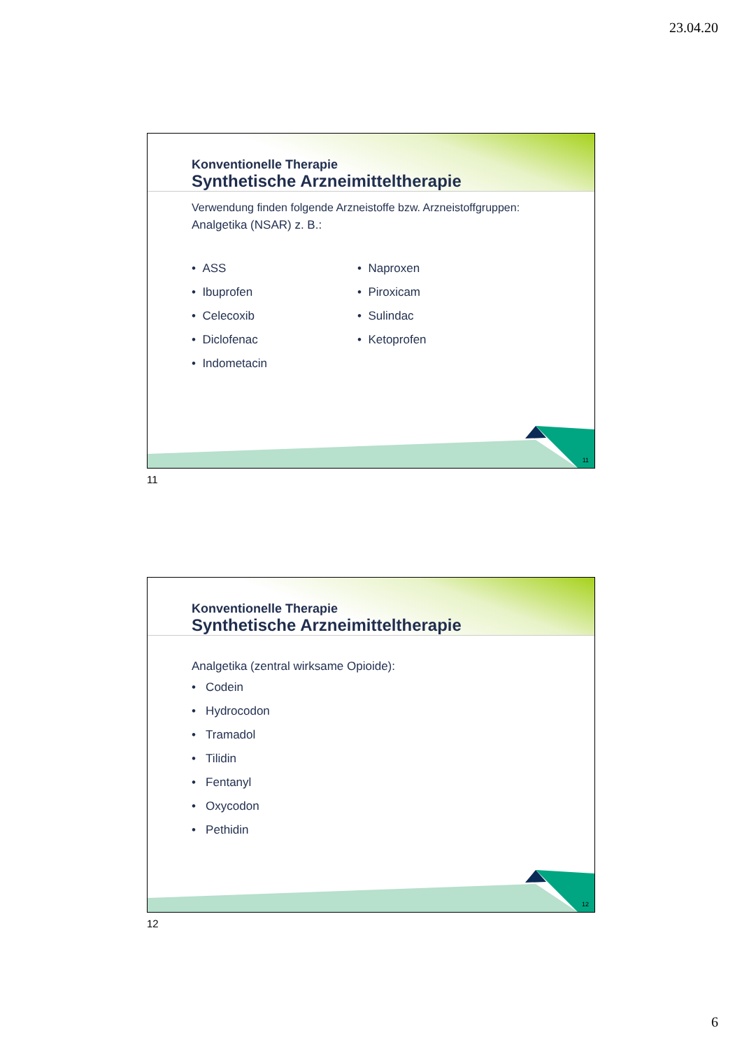23.04.20
Konventionelle Therapie
Synthetische Arzneimitteltherapie
Verwendung finden folgende Arzneistoffe bzw. Arzneistoffgruppen:
Analgetika (NSAR) z. B.:
• ASS
• Ibuprofen
• Celecoxib
• Diclofenac
• Indometacin
• Naproxen
• Piroxicam
• Sulindac
• Ketoprofen
11
11
Konventionelle Therapie
Synthetische Arzneimitteltherapie
Analgetika (zentral wirksame Opioide):
• Codein
• Hydrocodon
• Tramadol
• Tilidin
• Fentanyl
• Oxycodon
• Pethidin
12
12
6